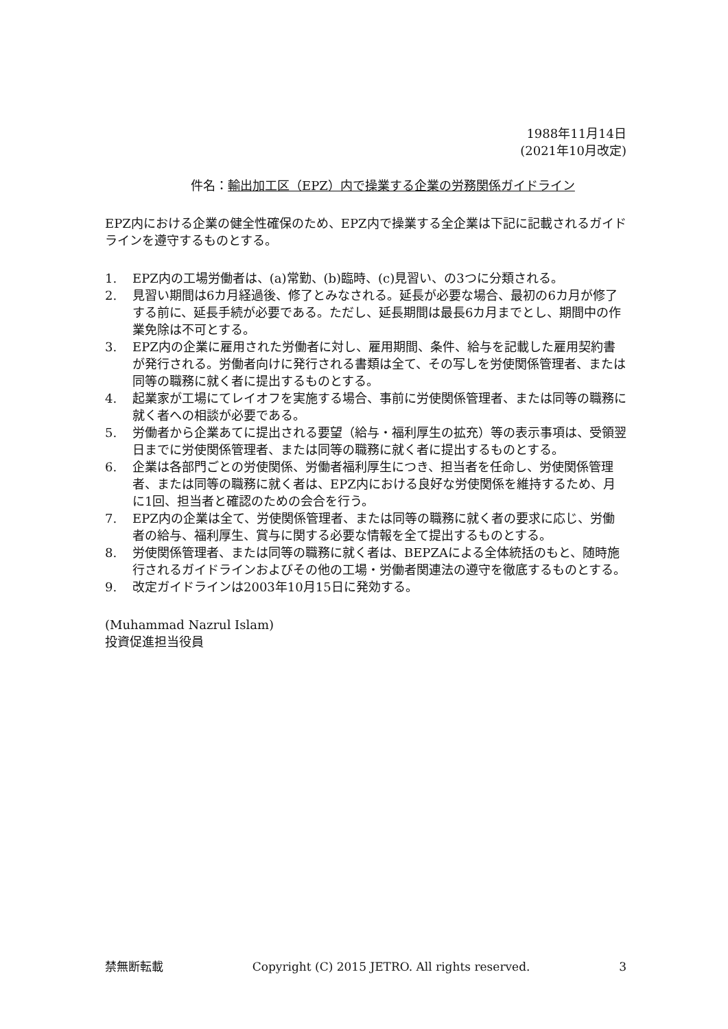1988年11月14日
(2021年10月改定)
件名：輸出加工区（EPZ）内で操業する企業の労務関係ガイドライン
EPZ内における企業の健全性確保のため、EPZ内で操業する全企業は下記に記載されるガイドラインを遵守するものとする。
1. EPZ内の工場労働者は、(a)常勤、(b)臨時、(c)見習い、の3つに分類される。
2. 見習い期間は6カ月経過後、修了とみなされる。延長が必要な場合、最初の6カ月が修了する前に、延長手続が必要である。ただし、延長期間は最長6カ月までとし、期間中の作業免除は不可とする。
3. EPZ内の企業に雇用された労働者に対し、雇用期間、条件、給与を記載した雇用契約書が発行される。労働者向けに発行される書類は全て、その写しを労使関係管理者、または同等の職務に就く者に提出するものとする。
4. 起業家が工場にてレイオフを実施する場合、事前に労使関係管理者、または同等の職務に就く者への相談が必要である。
5. 労働者から企業あてに提出される要望（給与・福利厚生の拡充）等の表示事項は、受領翌日までに労使関係管理者、または同等の職務に就く者に提出するものとする。
6. 企業は各部門ごとの労使関係、労働者福利厚生につき、担当者を任命し、労使関係管理者、または同等の職務に就く者は、EPZ内における良好な労使関係を維持するため、月に1回、担当者と確認のための会合を行う。
7. EPZ内の企業は全て、労使関係管理者、または同等の職務に就く者の要求に応じ、労働者の給与、福利厚生、賞与に関する必要な情報を全て提出するものとする。
8. 労使関係管理者、または同等の職務に就く者は、BEPZAによる全体統括のもと、随時施行されるガイドラインおよびその他の工場・労働者関連法の遵守を徹底するものとする。
9. 改定ガイドラインは2003年10月15日に発効する。
(Muhammad Nazrul Islam)
投資促進担当役員
禁無断転載 Copyright (C) 2015 JETRO. All rights reserved. 3